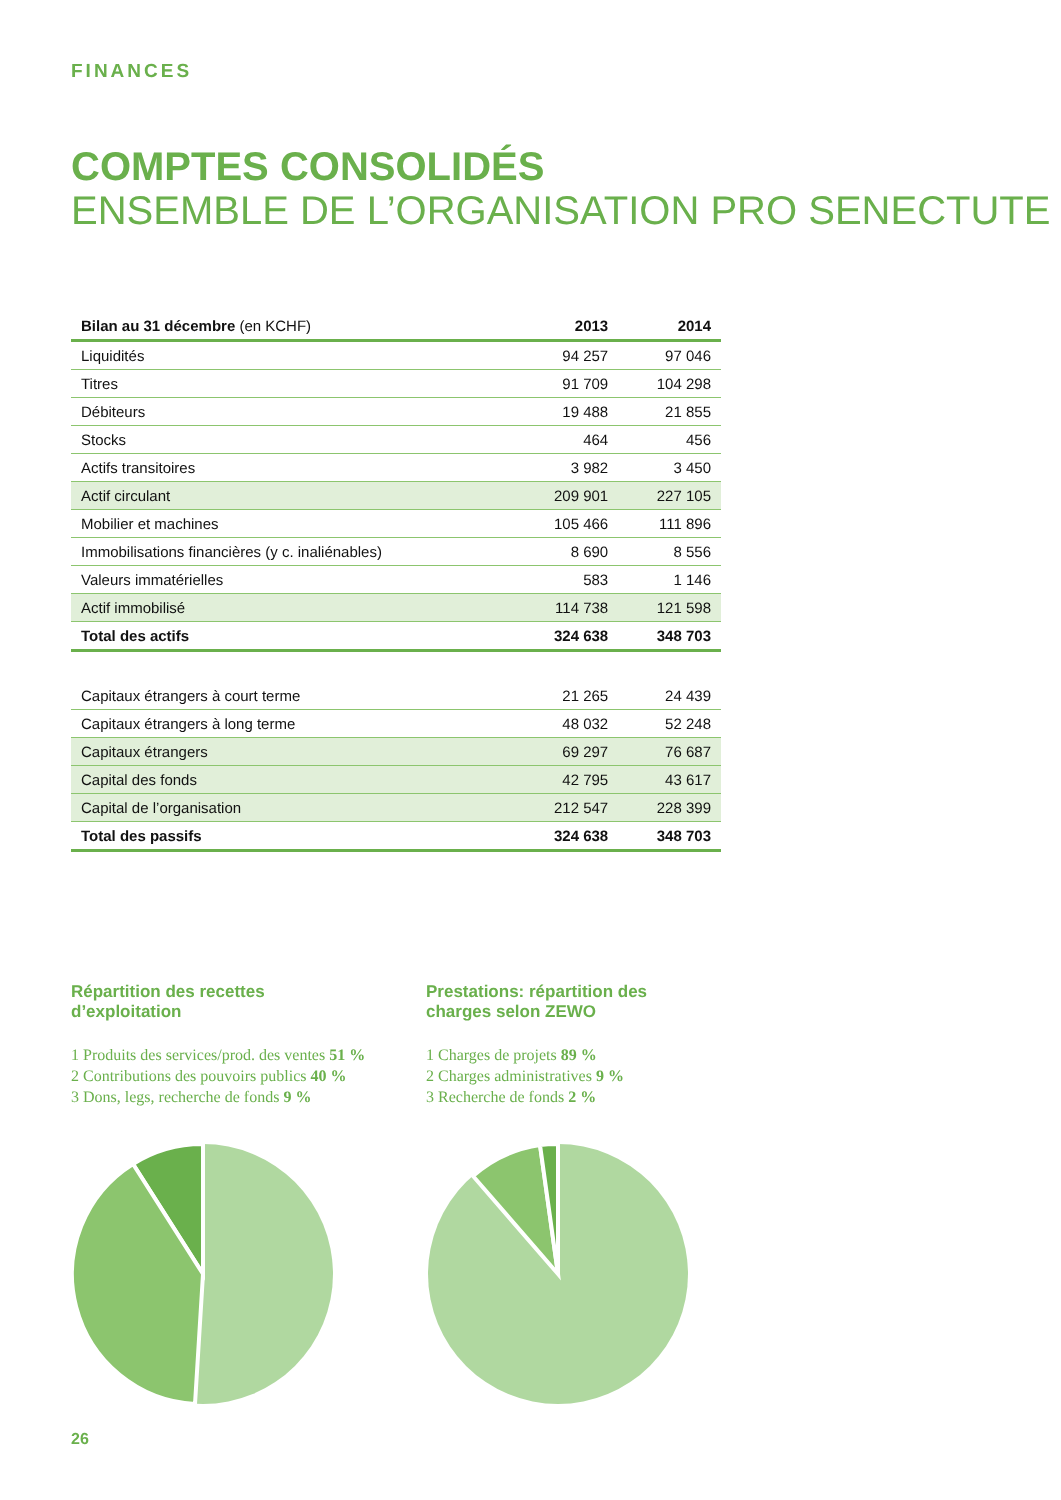FINANCES
COMPTES CONSOLIDÉS
ENSEMBLE DE L’ORGANISATION PRO SENECTUTE
| Bilan au 31 décembre (en KCHF) | 2013 | 2014 |
| --- | --- | --- |
| Liquidités | 94 257 | 97 046 |
| Titres | 91 709 | 104 298 |
| Débiteurs | 19 488 | 21 855 |
| Stocks | 464 | 456 |
| Actifs transitoires | 3 982 | 3 450 |
| Actif circulant | 209 901 | 227 105 |
| Mobilier et machines | 105 466 | 111 896 |
| Immobilisations financières (y c. inaliénables) | 8 690 | 8 556 |
| Valeurs immatérielles | 583 | 1 146 |
| Actif immobilisé | 114 738 | 121 598 |
| Total des actifs | 324 638 | 348 703 |
| Capitaux étrangers à court terme | 21 265 | 24 439 |
| Capitaux étrangers à long terme | 48 032 | 52 248 |
| Capitaux étrangers | 69 297 | 76 687 |
| Capital des fonds | 42 795 | 43 617 |
| Capital de l’organisation | 212 547 | 228 399 |
| Total des passifs | 324 638 | 348 703 |
Répartition des recettes
d’exploitation
1 Produits des services/prod. des ventes 51 %
2 Contributions des pouvoirs publics 40 %
3 Dons, legs, recherche de fonds 9 %
Prestations: répartition des
charges selon ZEWO
1 Charges de projets 89 %
2 Charges administratives 9 %
3 Recherche de fonds 2 %
26